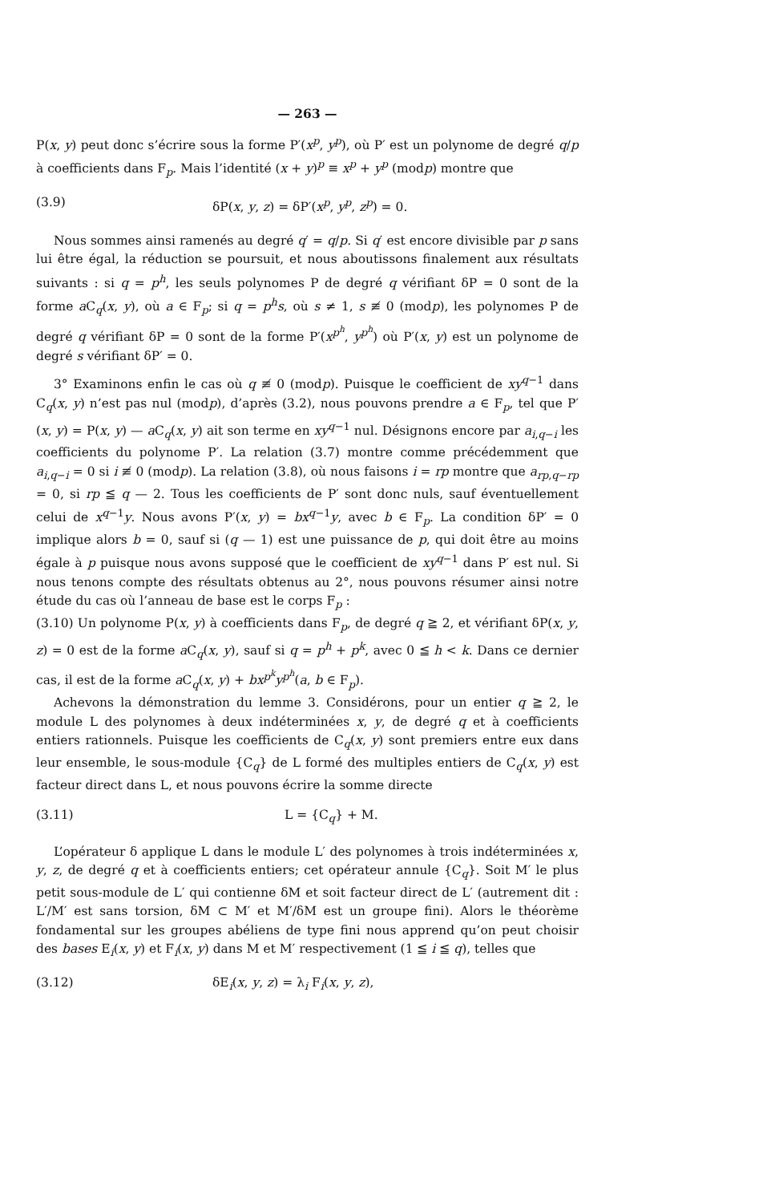— 263 —
P(x, y) peut donc s’écrire sous la forme P′(x<sup>p</sup>, y<sup>p</sup>), où P′ est un polynome de degré q/p à coefficients dans F<sub>p</sub>. Mais l’identité (x + y)<sup>p</sup> ≡ x<sup>p</sup> + y<sup>p</sup> (modp) montre que
(3.9) δP(x, y, z) = δP′(x<sup>p</sup>, y<sup>p</sup>, z<sup>p</sup>) = 0.
Nous sommes ainsi ramenés au degré q′ = q/p. Si q′ est encore divisible par p sans lui être égal, la réduction se poursuit, et nous aboutissons finalement aux résultats suivants : si q = p<sup>h</sup>, les seuls polynomes P de degré q vérifiant δP = 0 sont de la forme a C<sub>q</sub>(x, y), où a ∈ F<sub>p</sub>; si q = p<sup>h</sup>s, où s ≠ 1, s ≢ 0 (modp), les polynomes P de degré q vérifiant δP = 0 sont de la forme P′(x<sup>p<sup>h</sup></sup>, y<sup>p<sup>h</sup></sup>) où P′(x, y) est un polynome de degré s vérifiant δP′ = 0.
3° Examinons enfin le cas où q ≢ 0 (modp). Puisque le coefficient de xy<sup>q−1</sup> dans C<sub>q</sub>(x, y) n’est pas nul (modp), d’après (3.2), nous pouvons prendre a ∈ F<sub>p</sub>, tel que P′(x, y) = P(x, y) — a C<sub>q</sub>(x, y) ait son terme en xy<sup>q−1</sup> nul. Désignons encore par a<sub>i,q−i</sub> les coefficients du polynome P′. La relation (3.7) montre comme précédemment que a<sub>i,q−i</sub> = 0 si i ≢ 0 (modp). La relation (3.8), où nous faisons i = rp montre que a<sub>rp,q−rp</sub> = 0, si rp ≦ q — 2. Tous les coefficients de P′ sont donc nuls, sauf éventuellement celui de x<sup>q−1</sup>y. Nous avons P′(x, y) = bx<sup>q−1</sup>y, avec b ∈ F<sub>p</sub>. La condition δP′ = 0 implique alors b = 0, sauf si (q — 1) est une puissance de p, qui doit être au moins égale à p puisque nous avons supposé que le coefficient de xy<sup>q−1</sup> dans P′ est nul. Si nous tenons compte des résultats obtenus au 2°, nous pouvons résumer ainsi notre étude du cas où l’anneau de base est le corps F<sub>p</sub> :
(3.10) Un polynome P(x, y) à coefficients dans F<sub>p</sub>, de degré q ≧ 2, et vérifiant δP(x, y, z) = 0 est de la forme a C<sub>q</sub>(x, y), sauf si q = p<sup>h</sup> + p<sup>k</sup>, avec 0 ≦ h < k. Dans ce dernier cas, il est de la forme a C<sub>q</sub>(x, y) + bx<sup>p<sup>k</sup></sup>y<sup>p<sup>h</sup></sup>(a, b ∈ F<sub>p</sub>).
Achevons la démonstration du lemme 3. Considérons, pour un entier q ≧ 2, le module L des polynomes à deux indéterminées x, y, de degré q et à coefficients entiers rationnels. Puisque les coefficients de C<sub>q</sub>(x, y) sont premiers entre eux dans leur ensemble, le sous-module {C<sub>q</sub>} de L formé des multiples entiers de C<sub>q</sub>(x, y) est facteur direct dans L, et nous pouvons écrire la somme directe
(3.11) L = {C<sub>q</sub>} + M.
L’opérateur δ applique L dans le module L′ des polynomes à trois indéterminées x, y, z, de degré q et à coefficients entiers; cet opérateur annule {C<sub>q</sub>}. Soit M′ le plus petit sous-module de L′ qui contienne δM et soit facteur direct de L′ (autrement dit : L′/M′ est sans torsion, δM ⊂ M′ et M′/δM est un groupe fini). Alors le théorème fondamental sur les groupes abéliens de type fini nous apprend qu’on peut choisir des bases E<sub>i</sub>(x, y) et F<sub>i</sub>(x, y) dans M et M′ respectivement (1 ≦ i ≦ q), telles que
(3.12) δE<sub>i</sub>(x, y, z) = λ<sub>i</sub> F<sub>i</sub>(x, y, z),